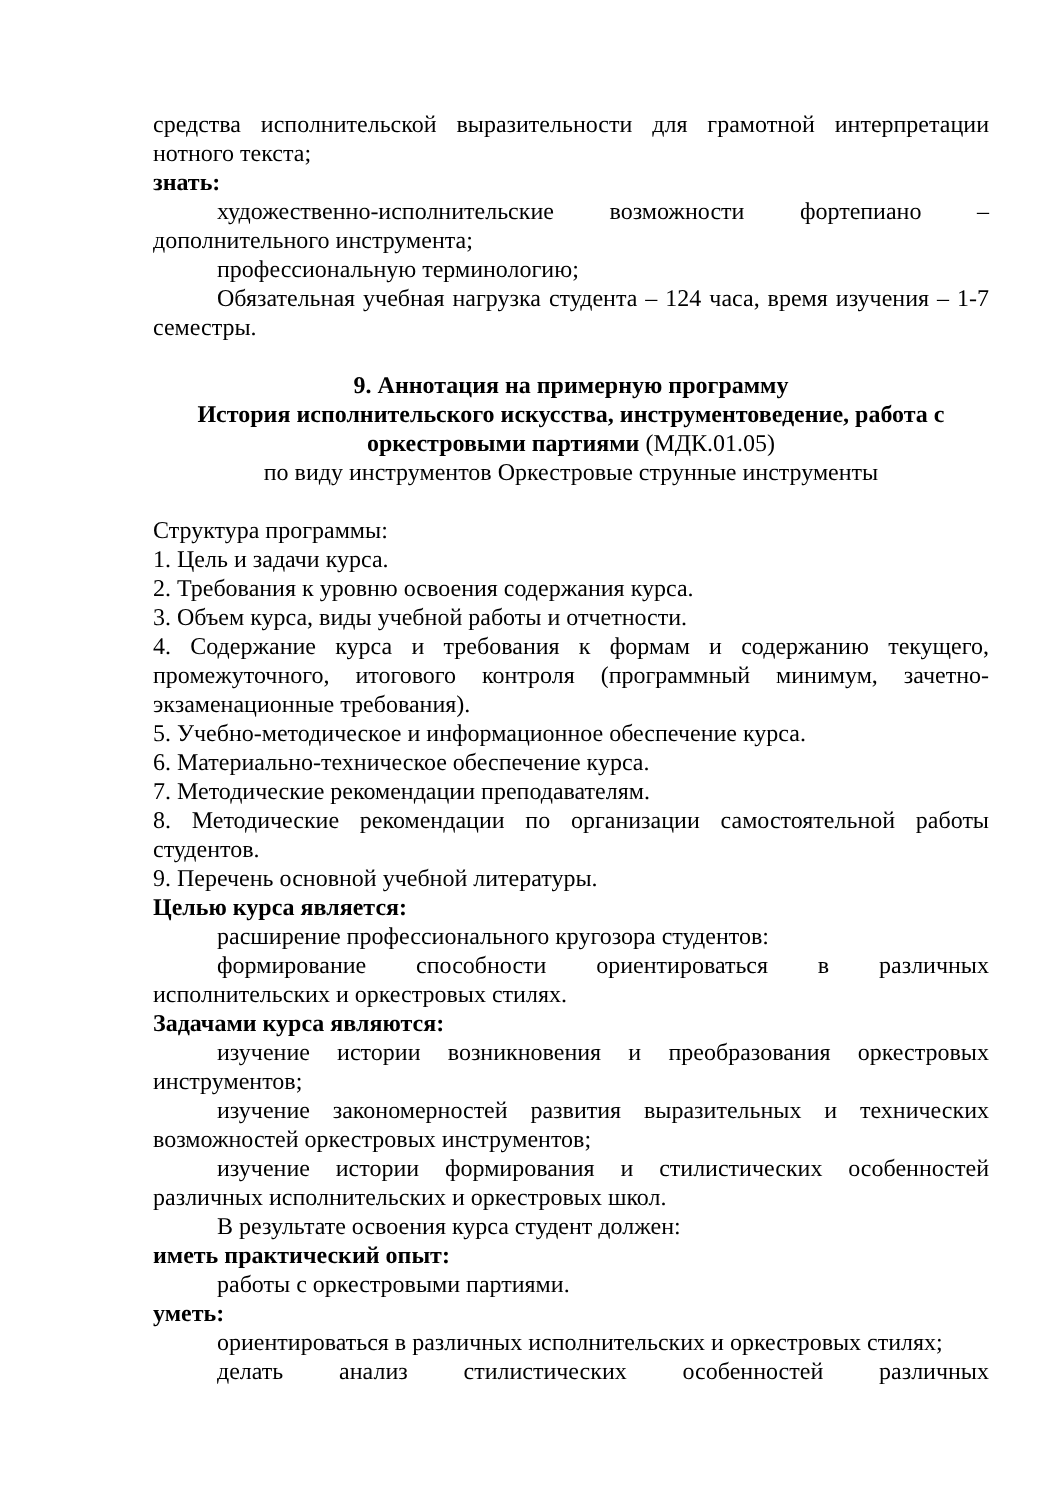средства исполнительской выразительности для грамотной интерпретации нотного текста;
знать:
художественно-исполнительские возможности фортепиано – дополнительного инструмента;
профессиональную терминологию;
Обязательная учебная нагрузка студента – 124 часа, время изучения – 1-7 семестры.
9. Аннотация на примерную программу
История исполнительского искусства, инструментоведение, работа с оркестровыми партиями (МДК.01.05)
по виду инструментов Оркестровые струнные инструменты
Структура программы:
1. Цель и задачи курса.
2. Требования к уровню освоения содержания курса.
3. Объем курса, виды учебной работы и отчетности.
4. Содержание курса и требования к формам и содержанию текущего, промежуточного, итогового контроля (программный минимум, зачетно-экзаменационные требования).
5. Учебно-методическое и информационное обеспечение курса.
6. Материально-техническое обеспечение курса.
7. Методические рекомендации преподавателям.
8. Методические рекомендации по организации самостоятельной работы студентов.
9. Перечень основной учебной литературы.
Целью курса является:
расширение профессионального кругозора студентов:
формирование способности ориентироваться в различных исполнительских и оркестровых стилях.
Задачами курса являются:
изучение истории возникновения и преобразования оркестровых инструментов;
изучение закономерностей развития выразительных и технических возможностей оркестровых инструментов;
изучение истории формирования и стилистических особенностей различных исполнительских и оркестровых школ.
В результате освоения курса студент должен:
иметь практический опыт:
работы с оркестровыми партиями.
уметь:
ориентироваться в различных исполнительских и оркестровых стилях;
делать анализ стилистических особенностей различных